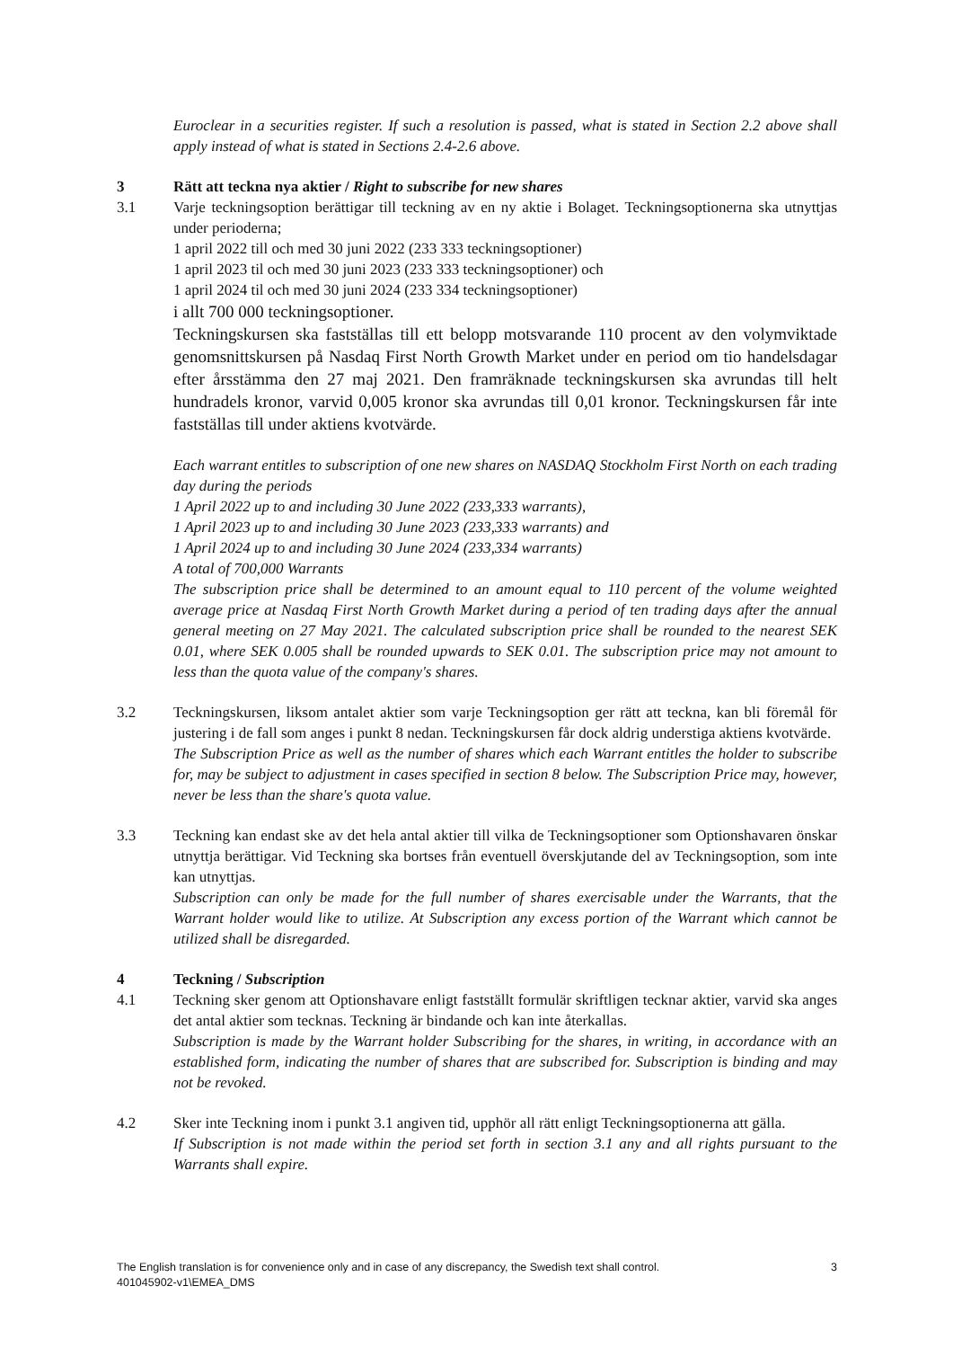Euroclear in a securities register. If such a resolution is passed, what is stated in Section 2.2 above shall apply instead of what is stated in Sections 2.4-2.6 above.
3 Rätt att teckna nya aktier / Right to subscribe for new shares
3.1 Varje teckningsoption berättigar till teckning av en ny aktie i Bolaget. Teckningsoptionerna ska utnyttjas under perioderna;
1 april 2022 till och med 30 juni 2022 (233 333 teckningsoptioner)
1 april 2023 til och med 30 juni 2023 (233 333 teckningsoptioner) och
1 april 2024 til och med 30 juni 2024 (233 334 teckningsoptioner)
i allt 700 000 teckningsoptioner.
Teckningskursen ska fastställas till ett belopp motsvarande 110 procent av den volymviktade genomsnittskursen på Nasdaq First North Growth Market under en period om tio handelsdagar efter årsstämma den 27 maj 2021. Den framräknade teckningskursen ska avrundas till helt hundradels kronor, varvid 0,005 kronor ska avrundas till 0,01 kronor. Teckningskursen får inte fastställas till under aktiens kvotvärde.
Each warrant entitles to subscription of one new shares on NASDAQ Stockholm First North on each trading day during the periods
1 April 2022 up to and including 30 June 2022 (233,333 warrants),
1 April 2023 up to and including 30 June 2023 (233,333 warrants) and
1 April 2024 up to and including 30 June 2024 (233,334 warrants)
A total of 700,000 Warrants
The subscription price shall be determined to an amount equal to 110 percent of the volume weighted average price at Nasdaq First North Growth Market during a period of ten trading days after the annual general meeting on 27 May 2021. The calculated subscription price shall be rounded to the nearest SEK 0.01, where SEK 0.005 shall be rounded upwards to SEK 0.01. The subscription price may not amount to less than the quota value of the company's shares.
3.2 Teckningskursen, liksom antalet aktier som varje Teckningsoption ger rätt att teckna, kan bli föremål för justering i de fall som anges i punkt 8 nedan. Teckningskursen får dock aldrig understiga aktiens kvotvärde.
The Subscription Price as well as the number of shares which each Warrant entitles the holder to subscribe for, may be subject to adjustment in cases specified in section 8 below. The Subscription Price may, however, never be less than the share's quota value.
3.3 Teckning kan endast ske av det hela antal aktier till vilka de Teckningsoptioner som Optionshavaren önskar utnyttja berättigar. Vid Teckning ska bortses från eventuell överskjutande del av Teckningsoption, som inte kan utnyttjas.
Subscription can only be made for the full number of shares exercisable under the Warrants, that the Warrant holder would like to utilize. At Subscription any excess portion of the Warrant which cannot be utilized shall be disregarded.
4 Teckning / Subscription
4.1 Teckning sker genom att Optionshavare enligt fastställt formulär skriftligen tecknar aktier, varvid ska anges det antal aktier som tecknas. Teckning är bindande och kan inte återkallas.
Subscription is made by the Warrant holder Subscribing for the shares, in writing, in accordance with an established form, indicating the number of shares that are subscribed for. Subscription is binding and may not be revoked.
4.2 Sker inte Teckning inom i punkt 3.1 angiven tid, upphör all rätt enligt Teckningsoptionerna att gälla.
If Subscription is not made within the period set forth in section 3.1 any and all rights pursuant to the Warrants shall expire.
The English translation is for convenience only and in case of any discrepancy, the Swedish text shall control.
401045902-v1\EMEA_DMS
3